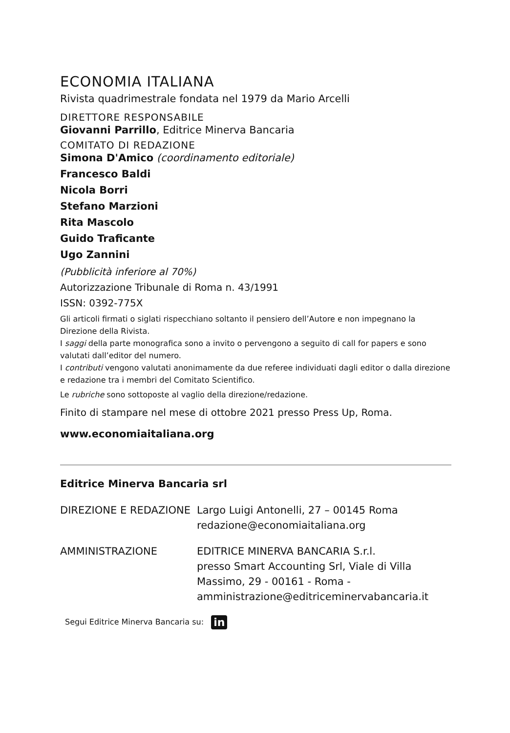ECONOMIA ITALIANA
Rivista quadrimestrale fondata nel 1979 da Mario Arcelli
DIRETTORE RESPONSABILE
Giovanni Parrillo, Editrice Minerva Bancaria
COMITATO DI REDAZIONE
Simona D'Amico (coordinamento editoriale)
Francesco Baldi
Nicola Borri
Stefano Marzioni
Rita Mascolo
Guido Traficante
Ugo Zannini
(Pubblicità inferiore al 70%)
Autorizzazione Tribunale di Roma n. 43/1991
ISSN: 0392-775X
Gli articoli firmati o siglati rispecchiano soltanto il pensiero dell’Autore e non impegnano la Direzione della Rivista.
I saggi della parte monografica sono a invito o pervengono a seguito di call for papers e sono valutati dall’editor del numero.
I contributi vengono valutati anonimamente da due referee individuati dagli editor o dalla direzione e redazione tra i membri del Comitato Scientifico.
Le rubriche sono sottoposte al vaglio della direzione/redazione.
Finito di stampare nel mese di ottobre 2021 presso Press Up, Roma.
www.economiaitaliana.org
Editrice Minerva Bancaria srl
DIREZIONE E REDAZIONE Largo Luigi Antonelli, 27 – 00145 Roma
redazione@economiaitaliana.org
AMMINISTRAZIONE EDITRICE MINERVA BANCARIA S.r.l.
presso Smart Accounting Srl, Viale di Villa
Massimo, 29 - 00161 - Roma -
amministrazione@editriceminervabancaria.it
Segui Editrice Minerva Bancaria su: in